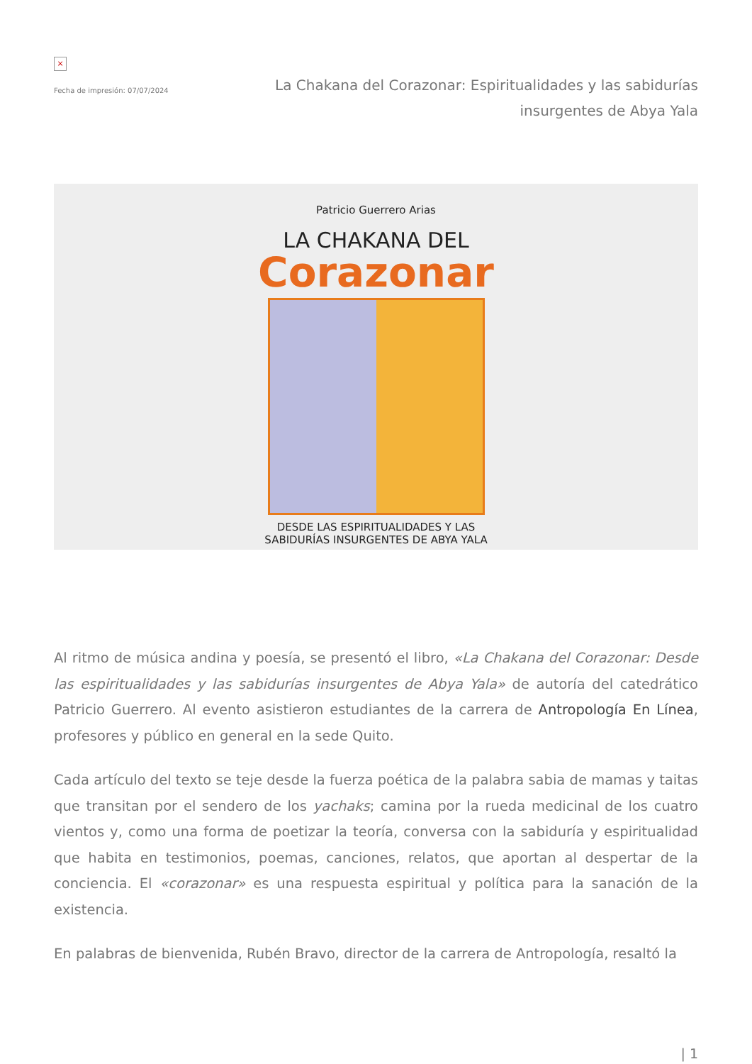×
Fecha de impresión: 07/07/2024
La Chakana del Corazonar: Espiritualidades y las sabidurías insurgentes de Abya Yala
Patricio Guerrero Arias
LA CHAKANA DEL
Corazonar
DESDE LAS ESPIRITUALIDADES Y LAS
SABIDURÍAS INSURGENTES DE ABYA YALA
Al ritmo de música andina y poesía, se presentó el libro, «La Chakana del Corazonar: Desde las espiritualidades y las sabidurías insurgentes de Abya Yala» de autoría del catedrático Patricio Guerrero. Al evento asistieron estudiantes de la carrera de Antropología En Línea, profesores y público en general en la sede Quito.
Cada artículo del texto se teje desde la fuerza poética de la palabra sabia de mamas y taitas que transitan por el sendero de los yachaks; camina por la rueda medicinal de los cuatro vientos y, como una forma de poetizar la teoría, conversa con la sabiduría y espiritualidad que habita en testimonios, poemas, canciones, relatos, que aportan al despertar de la conciencia. El «corazonar» es una respuesta espiritual y política para la sanación de la existencia.
En palabras de bienvenida, Rubén Bravo, director de la carrera de Antropología, resaltó la
| 1